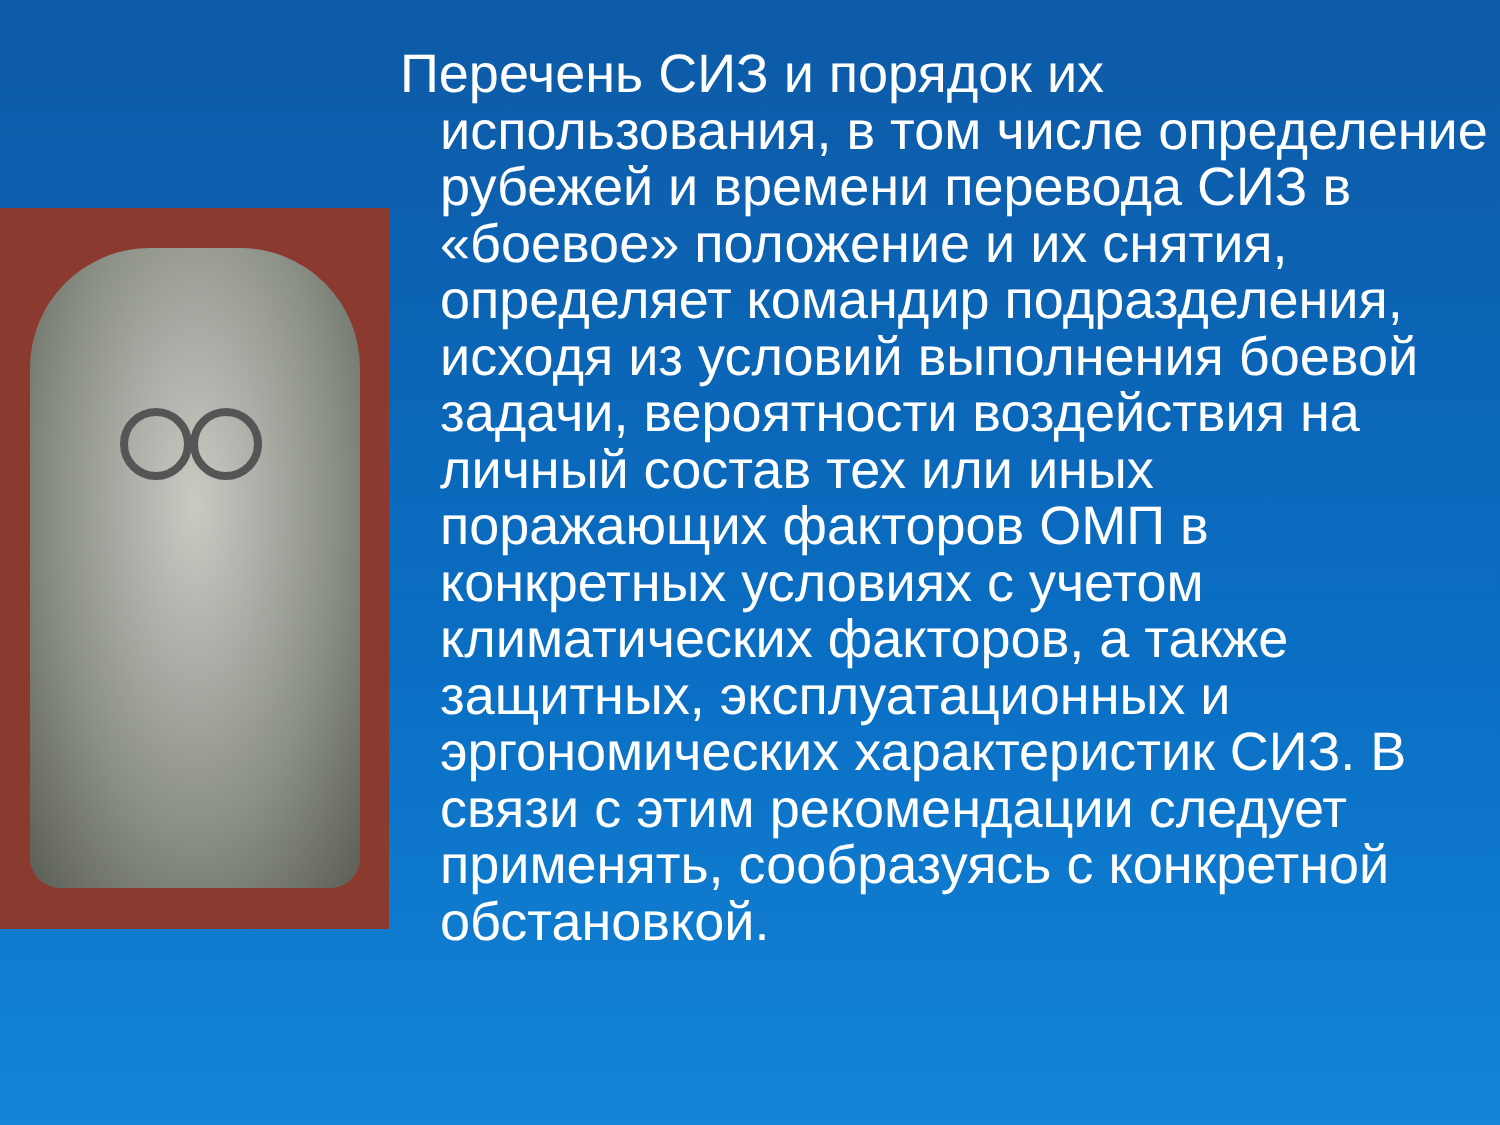Перечень СИЗ и порядок их использования, в том числе определение рубежей и времени перевода СИЗ в «боевое» положение и их снятия, определяет командир подразделения, исходя из условий выполнения боевой задачи, вероятности воздействия на личный состав тех или иных поражающих факторов ОМП в конкретных условиях с учетом климатических факторов, а также защитных, эксплуатационных и эргономических характеристик СИЗ. В связи с этим рекомендации следует применять, сообразуясь с конкретной обстановкой.